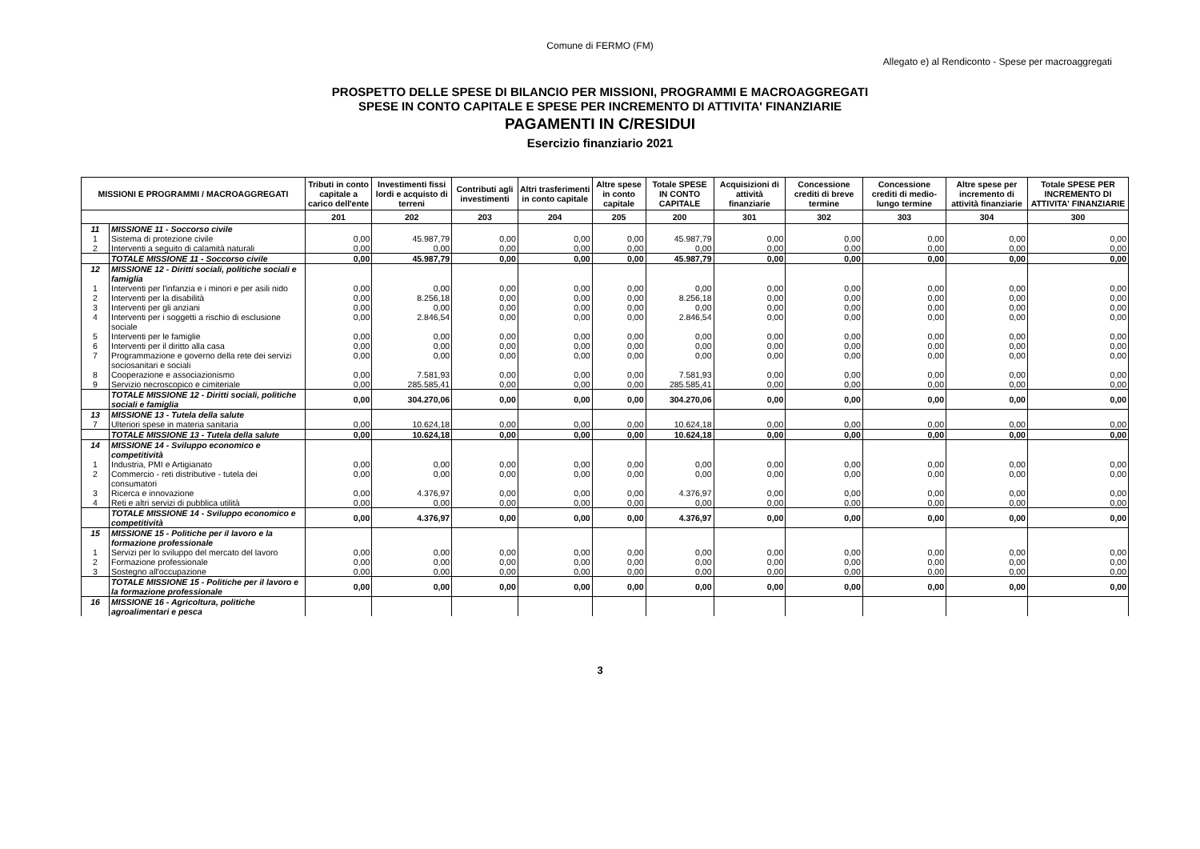Comune di FERMO (FM)
Allegato e) al Rendiconto - Spese per macroaggregati
PROSPETTO DELLE SPESE DI BILANCIO PER MISSIONI, PROGRAMMI E MACROAGGREGATI
SPESE IN CONTO CAPITALE E SPESE PER INCREMENTO DI ATTIVITA' FINANZIARIE
PAGAMENTI IN C/RESIDUI
Esercizio finanziario 2021
| MISSIONI E PROGRAMMI / MACROAGGREGATI | | Tributi in conto capitale a carico dell'ente | Investimenti fissi lordi e acquisto di terreni | Contributi agli investimenti | Altri trasferimenti in conto capitale | Altre spese in conto capitale | Totale SPESE IN CONTO CAPITALE | Acquisizioni di attività finanziarie | Concessione crediti di breve termine | Concessione crediti di medio-lungo termine | Altre spese per incremento di attività finanziarie | Totale SPESE PER INCREMENTO DI ATTIVITA' FINANZIARIE |
| --- | --- | --- | --- | --- | --- | --- | --- | --- | --- | --- | --- | --- |
| | | 201 | 202 | 203 | 204 | 205 | 200 | 301 | 302 | 303 | 304 | 300 |
| 11 | MISSIONE 11 - Soccorso civile | | | | | | | | | | | |
| 1 | Sistema di protezione civile | 0,00 | 45.987,79 | 0,00 | 0,00 | 0,00 | 45.987,79 | 0,00 | 0,00 | 0,00 | 0,00 | 0,00 |
| 2 | Interventi a seguito di calamità naturali | 0,00 | 0,00 | 0,00 | 0,00 | 0,00 | 0,00 | 0,00 | 0,00 | 0,00 | 0,00 | 0,00 |
| | TOTALE MISSIONE 11 - Soccorso civile | 0,00 | 45.987,79 | 0,00 | 0,00 | 0,00 | 45.987,79 | 0,00 | 0,00 | 0,00 | 0,00 | 0,00 |
| 12 | MISSIONE 12 - Diritti sociali, politiche sociali e famiglia | | | | | | | | | | | |
| 1 | Interventi per l'infanzia e i minori e per asili nido | 0,00 | 0,00 | 0,00 | 0,00 | 0,00 | 0,00 | 0,00 | 0,00 | 0,00 | 0,00 | 0,00 |
| 2 | Interventi per la disabilità | 0,00 | 8.256,18 | 0,00 | 0,00 | 0,00 | 8.256,18 | 0,00 | 0,00 | 0,00 | 0,00 | 0,00 |
| 3 | Interventi per gli anziani | 0,00 | 0,00 | 0,00 | 0,00 | 0,00 | 0,00 | 0,00 | 0,00 | 0,00 | 0,00 | 0,00 |
| 4 | Interventi per i soggetti a rischio di esclusione sociale | 0,00 | 2.846,54 | 0,00 | 0,00 | 0,00 | 2.846,54 | 0,00 | 0,00 | 0,00 | 0,00 | 0,00 |
| 5 | Interventi per le famiglie | 0,00 | 0,00 | 0,00 | 0,00 | 0,00 | 0,00 | 0,00 | 0,00 | 0,00 | 0,00 | 0,00 |
| 6 | Interventi per il diritto alla casa | 0,00 | 0,00 | 0,00 | 0,00 | 0,00 | 0,00 | 0,00 | 0,00 | 0,00 | 0,00 | 0,00 |
| 7 | Programmazione e governo della rete dei servizi sociosanitari e sociali | 0,00 | 0,00 | 0,00 | 0,00 | 0,00 | 0,00 | 0,00 | 0,00 | 0,00 | 0,00 | 0,00 |
| 8 | Cooperazione e associazionismo | 0,00 | 7.581,93 | 0,00 | 0,00 | 0,00 | 7.581,93 | 0,00 | 0,00 | 0,00 | 0,00 | 0,00 |
| 9 | Servizio necroscopico e cimiteriale | 0,00 | 285.585,41 | 0,00 | 0,00 | 0,00 | 285.585,41 | 0,00 | 0,00 | 0,00 | 0,00 | 0,00 |
| | TOTALE MISSIONE 12 - Diritti sociali, politiche sociali e famiglia | 0,00 | 304.270,06 | 0,00 | 0,00 | 0,00 | 304.270,06 | 0,00 | 0,00 | 0,00 | 0,00 | 0,00 |
| 13 | MISSIONE 13 - Tutela della salute | | | | | | | | | | | |
| 7 | Ulteriori spese in materia sanitaria | 0,00 | 10.624,18 | 0,00 | 0,00 | 0,00 | 10.624,18 | 0,00 | 0,00 | 0,00 | 0,00 | 0,00 |
| | TOTALE MISSIONE 13 - Tutela della salute | 0,00 | 10.624,18 | 0,00 | 0,00 | 0,00 | 10.624,18 | 0,00 | 0,00 | 0,00 | 0,00 | 0,00 |
| 14 | MISSIONE 14 - Sviluppo economico e competitività | | | | | | | | | | | |
| 1 | Industria, PMI e Artigianato | 0,00 | 0,00 | 0,00 | 0,00 | 0,00 | 0,00 | 0,00 | 0,00 | 0,00 | 0,00 | 0,00 |
| 2 | Commercio - reti distributive - tutela dei consumatori | 0,00 | 0,00 | 0,00 | 0,00 | 0,00 | 0,00 | 0,00 | 0,00 | 0,00 | 0,00 | 0,00 |
| 3 | Ricerca e innovazione | 0,00 | 4.376,97 | 0,00 | 0,00 | 0,00 | 4.376,97 | 0,00 | 0,00 | 0,00 | 0,00 | 0,00 |
| 4 | Reti e altri servizi di pubblica utilità | 0,00 | 0,00 | 0,00 | 0,00 | 0,00 | 0,00 | 0,00 | 0,00 | 0,00 | 0,00 | 0,00 |
| | TOTALE MISSIONE 14 - Sviluppo economico e competitività | 0,00 | 4.376,97 | 0,00 | 0,00 | 0,00 | 4.376,97 | 0,00 | 0,00 | 0,00 | 0,00 | 0,00 |
| 15 | MISSIONE 15 - Politiche per il lavoro e la formazione professionale | | | | | | | | | | | |
| 1 | Servizi per lo sviluppo del mercato del lavoro | 0,00 | 0,00 | 0,00 | 0,00 | 0,00 | 0,00 | 0,00 | 0,00 | 0,00 | 0,00 | 0,00 |
| 2 | Formazione professionale | 0,00 | 0,00 | 0,00 | 0,00 | 0,00 | 0,00 | 0,00 | 0,00 | 0,00 | 0,00 | 0,00 |
| 3 | Sostegno all'occupazione | 0,00 | 0,00 | 0,00 | 0,00 | 0,00 | 0,00 | 0,00 | 0,00 | 0,00 | 0,00 | 0,00 |
| | TOTALE MISSIONE 15 - Politiche per il lavoro e la formazione professionale | 0,00 | 0,00 | 0,00 | 0,00 | 0,00 | 0,00 | 0,00 | 0,00 | 0,00 | 0,00 | 0,00 |
| 16 | MISSIONE 16 - Agricoltura, politiche agroalimentari e pesca | | | | | | | | | | | |
3